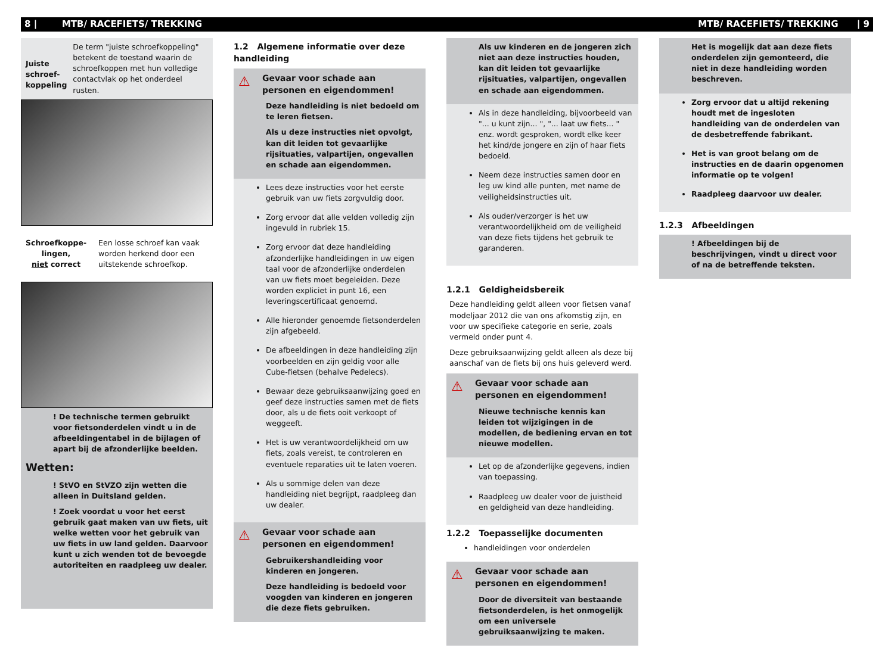8 | MTB/ RACEFIETS/ TREKKING MTB/ RACEFIETS/ TREKKING | 9
Juiste schroef-koppeling
De term "juiste schroefkoppeling" betekent de toestand waarin de schroefkoppen met hun volledige contactvlak op het onderdeel rusten.
Schroefkoppe-lingen,
niet correct
Een losse schroef kan vaak worden herkend door een uitstekende schroefkop.
! De technische termen gebruikt voor fietsonderdelen vindt u in de afbeeldingentabel in de bijlagen of apart bij de afzonderlijke beelden.
Wetten:
! StVO en StVZO zijn wetten die alleen in Duitsland gelden.
! Zoek voordat u voor het eerst gebruik gaat maken van uw fiets, uit welke wetten voor het gebruik van uw fiets in uw land gelden. Daarvoor kunt u zich wenden tot de bevoegde autoriteiten en raadpleeg uw dealer.
1.2 Algemene informatie over deze handleiding
⚠
Gevaar voor schade aan personen en eigendommen!
Deze handleiding is niet bedoeld om te leren fietsen.
Als u deze instructies niet opvolgt, kan dit leiden tot gevaarlijke rijsituaties, valpartijen, ongevallen en schade aan eigendommen.
Lees deze instructies voor het eerste gebruik van uw fiets zorgvuldig door.
Zorg ervoor dat alle velden volledig zijn ingevuld in rubriek 15.
Zorg ervoor dat deze handleiding afzonderlijke handleidingen in uw eigen taal voor de afzonderlijke onderdelen van uw fiets moet begeleiden. Deze worden expliciet in punt 16, een leveringscertificaat genoemd.
Alle hieronder genoemde fietsonderdelen zijn afgebeeld.
De afbeeldingen in deze handleiding zijn voorbeelden en zijn geldig voor alle Cube-fietsen (behalve Pedelecs).
Bewaar deze gebruiksaanwijzing goed en geef deze instructies samen met de fiets door, als u de fiets ooit verkoopt of weggeeft.
Het is uw verantwoordelijkheid om uw fiets, zoals vereist, te controleren en eventuele reparaties uit te laten voeren.
Als u sommige delen van deze handleiding niet begrijpt, raadpleeg dan uw dealer.
⚠
Gevaar voor schade aan personen en eigendommen!
Gebruikershandleiding voor kinderen en jongeren.
Deze handleiding is bedoeld voor voogden van kinderen en jongeren die deze fiets gebruiken.
Als uw kinderen en de jongeren zich niet aan deze instructies houden, kan dit leiden tot gevaarlijke rijsituaties, valpartijen, ongevallen en schade aan eigendommen.
Als in deze handleiding, bijvoorbeeld van "... u kunt zijn... ", "... laat uw fiets... " enz. wordt gesproken, wordt elke keer het kind/de jongere en zijn of haar fiets bedoeld.
Neem deze instructies samen door en leg uw kind alle punten, met name de veiligheidsinstructies uit.
Als ouder/verzorger is het uw verantwoordelijkheid om de veiligheid van deze fiets tijdens het gebruik te garanderen.
1.2.1 Geldigheidsbereik
Deze handleiding geldt alleen voor fietsen vanaf modeljaar 2012 die van ons afkomstig zijn, en voor uw specifieke categorie en serie, zoals vermeld onder punt 4.
Deze gebruiksaanwijzing geldt alleen als deze bij aanschaf van de fiets bij ons huis geleverd werd.
⚠
Gevaar voor schade aan personen en eigendommen!
Nieuwe technische kennis kan leiden tot wijzigingen in de modellen, de bediening ervan en tot nieuwe modellen.
Let op de afzonderlijke gegevens, indien van toepassing.
Raadpleeg uw dealer voor de juistheid en geldigheid van deze handleiding.
1.2.2 Toepasselijke documenten
handleidingen voor onderdelen
⚠
Gevaar voor schade aan personen en eigendommen!
Door de diversiteit van bestaande fietsonderdelen, is het onmogelijk om een universele gebruiksaanwijzing te maken.
Het is mogelijk dat aan deze fiets onderdelen zijn gemonteerd, die niet in deze handleiding worden beschreven.
Zorg ervoor dat u altijd rekening houdt met de ingesloten handleiding van de onderdelen van de desbetreffende fabrikant.
Het is van groot belang om de instructies en de daarin opgenomen informatie op te volgen!
Raadpleeg daarvoor uw dealer.
1.2.3 Afbeeldingen
! Afbeeldingen bij de beschrijvingen, vindt u direct voor of na de betreffende teksten.